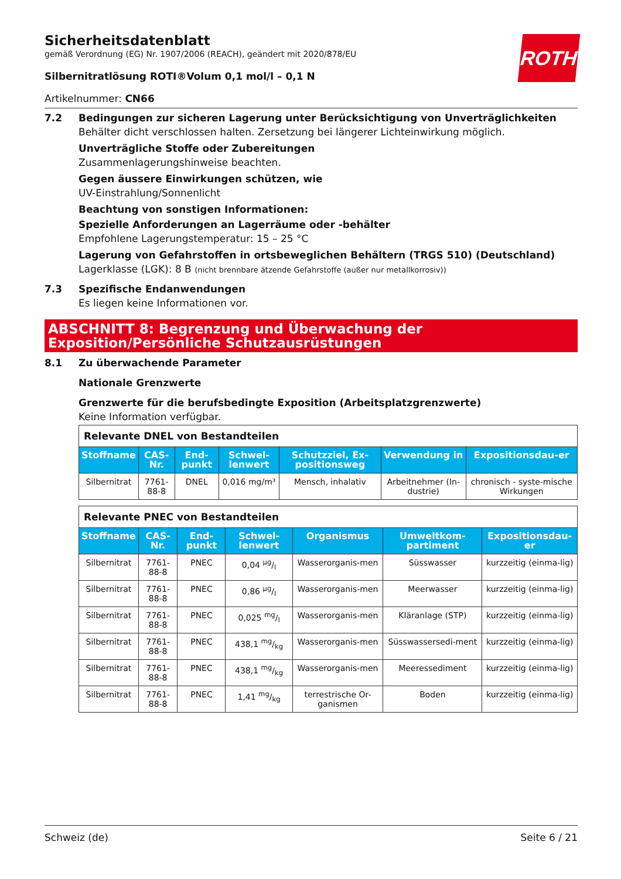ROTH
Sicherheitsdatenblatt
gemäß Verordnung (EG) Nr. 1907/2006 (REACH), geändert mit 2020/878/EU
Silbernitratlösung ROTI®Volum 0,1 mol/l – 0,1 N
Artikelnummer: CN66
7.2 Bedingungen zur sicheren Lagerung unter Berücksichtigung von Unverträglichkeiten
Behälter dicht verschlossen halten. Zersetzung bei längerer Lichteinwirkung möglich.
Unverträgliche Stoffe oder Zubereitungen
Zusammenlagerungshinweise beachten.
Gegen äussere Einwirkungen schützen, wie
UV-Einstrahlung/Sonnenlicht
Beachtung von sonstigen Informationen:
Spezielle Anforderungen an Lagerräume oder -behälter
Empfohlene Lagerungstemperatur: 15 – 25 °C
Lagerung von Gefahrstoffen in ortsbeweglichen Behältern (TRGS 510) (Deutschland)
Lagerklasse (LGK): 8 B (nicht brennbare ätzende Gefahrstoffe (außer nur metallkorrosiv))
7.3 Spezifische Endanwendungen
Es liegen keine Informationen vor.
ABSCHNITT 8: Begrenzung und Überwachung der Exposition/Persönliche Schutzausrüstungen
8.1 Zu überwachende Parameter
Nationale Grenzwerte
Grenzwerte für die berufsbedingte Exposition (Arbeitsplatzgrenzwerte)
Keine Information verfügbar.
| Relevante DNEL von Bestandteilen | | | | | | |
| Stoffname | CAS-Nr. | End-punkt | Schwel-lenwert | Schutzziel, Ex-positionsweg | Verwendung in | Expositionsdau-er |
| Silbernitrat | 7761-88-8 | DNEL | 0,016 mg/m³ | Mensch, inhalativ | Arbeitnehmer (In-dustrie) | chronisch - syste-mische Wirkungen |
| Relevante PNEC von Bestandteilen | | | | | | |
| Stoffname | CAS-Nr. | End-punkt | Schwel-lenwert | Organismus | Umweltkom-partiment | Expositionsdau-er |
| Silbernitrat | 7761-88-8 | PNEC | 0,04 µg/l | Wasserorganis-men | Süsswasser | kurzzeitig (einma-lig) |
| Silbernitrat | 7761-88-8 | PNEC | 0,86 µg/l | Wasserorganis-men | Meerwasser | kurzzeitig (einma-lig) |
| Silbernitrat | 7761-88-8 | PNEC | 0,025 mg/l | Wasserorganis-men | Kläranlage (STP) | kurzzeitig (einma-lig) |
| Silbernitrat | 7761-88-8 | PNEC | 438,1 mg/kg | Wasserorganis-men | Süsswassersedi-ment | kurzzeitig (einma-lig) |
| Silbernitrat | 7761-88-8 | PNEC | 438,1 mg/kg | Wasserorganis-men | Meeressediment | kurzzeitig (einma-lig) |
| Silbernitrat | 7761-88-8 | PNEC | 1,41 mg/kg | terrestrische Or-ganismen | Boden | kurzzeitig (einma-lig) |
Schweiz (de) Seite 6 / 21